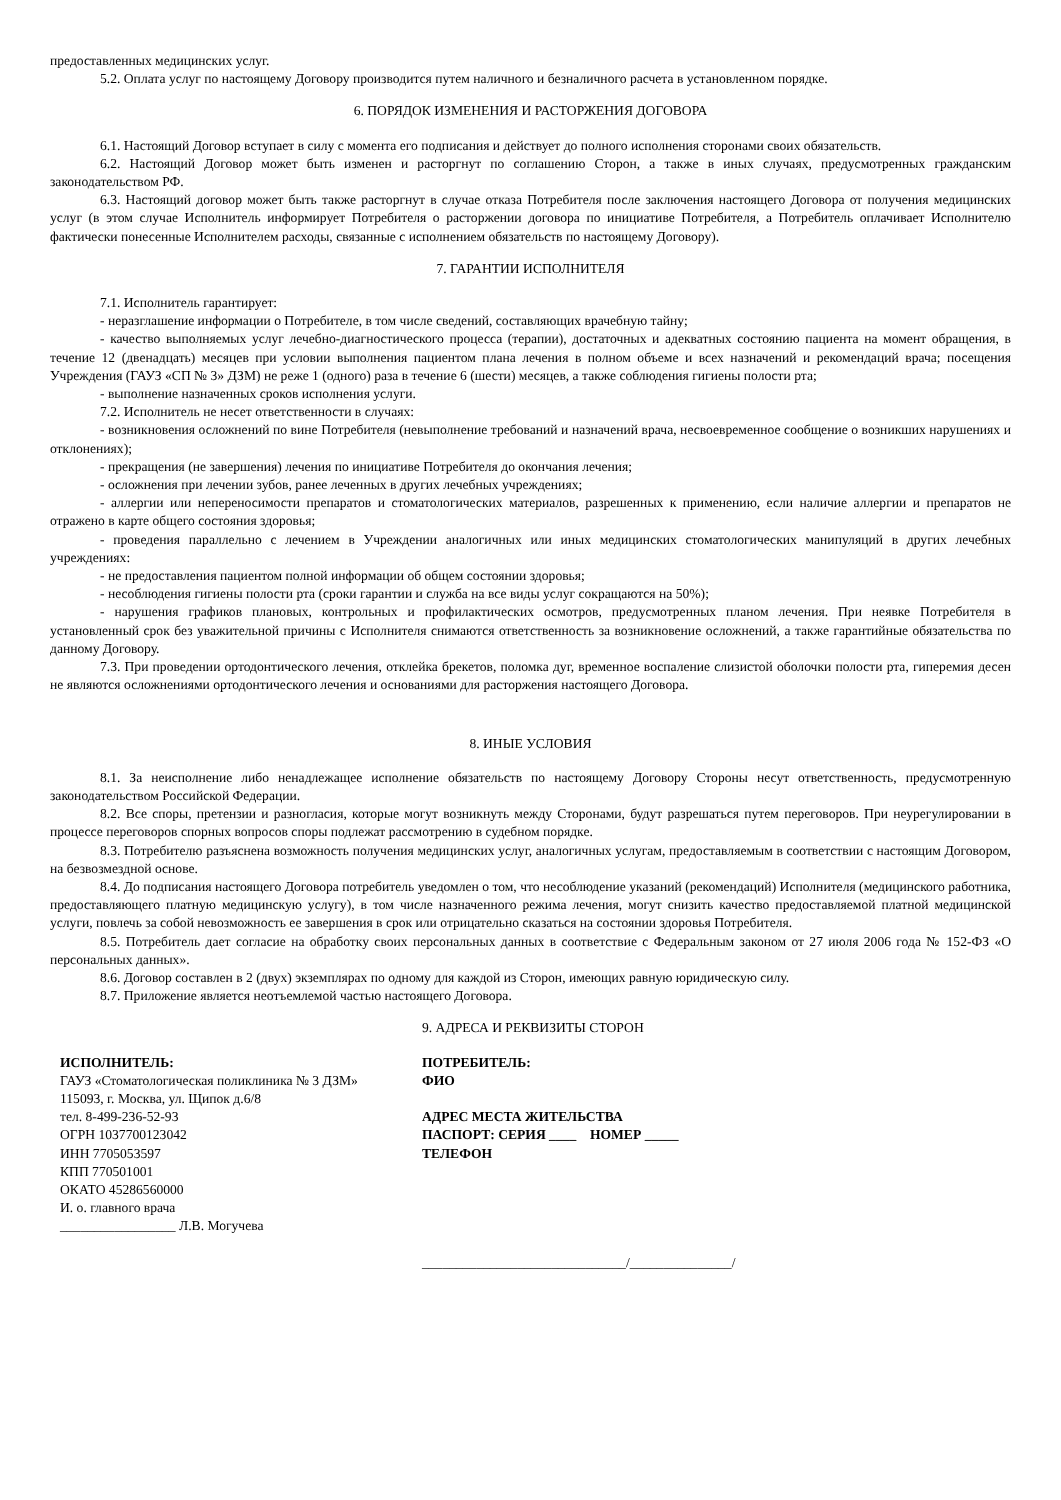предоставленных медицинских услуг.
5.2. Оплата услуг по настоящему Договору производится путем наличного и безналичного расчета в установленном порядке.
6. ПОРЯДОК ИЗМЕНЕНИЯ И РАСТОРЖЕНИЯ ДОГОВОРА
6.1. Настоящий Договор вступает в силу с момента его подписания и действует до полного исполнения сторонами своих обязательств.
6.2. Настоящий Договор может быть изменен и расторгнут по соглашению Сторон, а также в иных случаях, предусмотренных гражданским законодательством РФ.
6.3. Настоящий договор может быть также расторгнут в случае отказа Потребителя после заключения настоящего Договора от получения медицинских услуг (в этом случае Исполнитель информирует Потребителя о расторжении договора по инициативе Потребителя, а Потребитель оплачивает Исполнителю фактически понесенные Исполнителем расходы, связанные с исполнением обязательств по настоящему Договору).
7. ГАРАНТИИ ИСПОЛНИТЕЛЯ
7.1. Исполнитель гарантирует:
- неразглашение информации о Потребителе, в том числе сведений, составляющих врачебную тайну;
- качество выполняемых услуг лечебно-диагностического процесса (терапии), достаточных и адекватных состоянию пациента на момент обращения, в течение 12 (двенадцать) месяцев при условии выполнения пациентом плана лечения в полном объеме и всех назначений и рекомендаций врача; посещения Учреждения (ГАУЗ «СП № 3» ДЗМ) не реже 1 (одного) раза в течение 6 (шести) месяцев, а также соблюдения гигиены полости рта;
- выполнение назначенных сроков исполнения услуги.
7.2. Исполнитель не несет ответственности в случаях:
- возникновения осложнений по вине Потребителя (невыполнение требований и назначений врача, несвоевременное сообщение о возникших нарушениях и отклонениях);
- прекращения (не завершения) лечения по инициативе Потребителя до окончания лечения;
- осложнения при лечении зубов, ранее леченных в других лечебных учреждениях;
- аллергии или непереносимости препаратов и стоматологических материалов, разрешенных к применению, если наличие аллергии и препаратов не отражено в карте общего состояния здоровья;
- проведения параллельно с лечением в Учреждении аналогичных или иных медицинских стоматологических манипуляций в других лечебных учреждениях:
- не предоставления пациентом полной информации об общем состоянии здоровья;
- несоблюдения гигиены полости рта (сроки гарантии и служба на все виды услуг сокращаются на 50%);
- нарушения графиков плановых, контрольных и профилактических осмотров, предусмотренных планом лечения. При неявке Потребителя в установленный срок без уважительной причины с Исполнителя снимаются ответственность за возникновение осложнений, а также гарантийные обязательства по данному Договору.
7.3. При проведении ортодонтического лечения, отклейка брекетов, поломка дуг, временное воспаление слизистой оболочки полости рта, гиперемия десен не являются осложнениями ортодонтического лечения и основаниями для расторжения настоящего Договора.
8. ИНЫЕ УСЛОВИЯ
8.1. За неисполнение либо ненадлежащее исполнение обязательств по настоящему Договору Стороны несут ответственность, предусмотренную законодательством Российской Федерации.
8.2. Все споры, претензии и разногласия, которые могут возникнуть между Сторонами, будут разрешаться путем переговоров. При неурегулировании в процессе переговоров спорных вопросов споры подлежат рассмотрению в судебном порядке.
8.3. Потребителю разъяснена возможность получения медицинских услуг, аналогичных услугам, предоставляемым в соответствии с настоящим Договором, на безвозмездной основе.
8.4. До подписания настоящего Договора потребитель уведомлен о том, что несоблюдение указаний (рекомендаций) Исполнителя (медицинского работника, предоставляющего платную медицинскую услугу), в том числе назначенного режима лечения, могут снизить качество предоставляемой платной медицинской услуги, повлечь за собой невозможность ее завершения в срок или отрицательно сказаться на состоянии здоровья Потребителя.
8.5. Потребитель дает согласие на обработку своих персональных данных в соответствие с Федеральным законом от 27 июля 2006 года № 152-ФЗ «О персональных данных».
8.6. Договор составлен в 2 (двух) экземплярах по одному для каждой из Сторон, имеющих равную юридическую силу.
8.7. Приложение является неотъемлемой частью настоящего Договора.
9. АДРЕСА И РЕКВИЗИТЫ СТОРОН
ИСПОЛНИТЕЛЬ:
ГАУЗ «Стоматологическая поликлиника № 3 ДЗМ»
115093, г. Москва, ул. Щипок д.6/8
тел. 8-499-236-52-93
ОГРН 1037700123042
ИНН 7705053597
КПП 770501001
ОКАТО 45286560000
И. о. главного врача
_________________ Л.В. Могучева
ПОТРЕБИТЕЛЬ:
ФИО
АДРЕС МЕСТА ЖИТЕЛЬСТВА
ПАСПОРТ: СЕРИЯ ____ НОМЕР _____
ТЕЛЕФОН
______________________________/_______________/